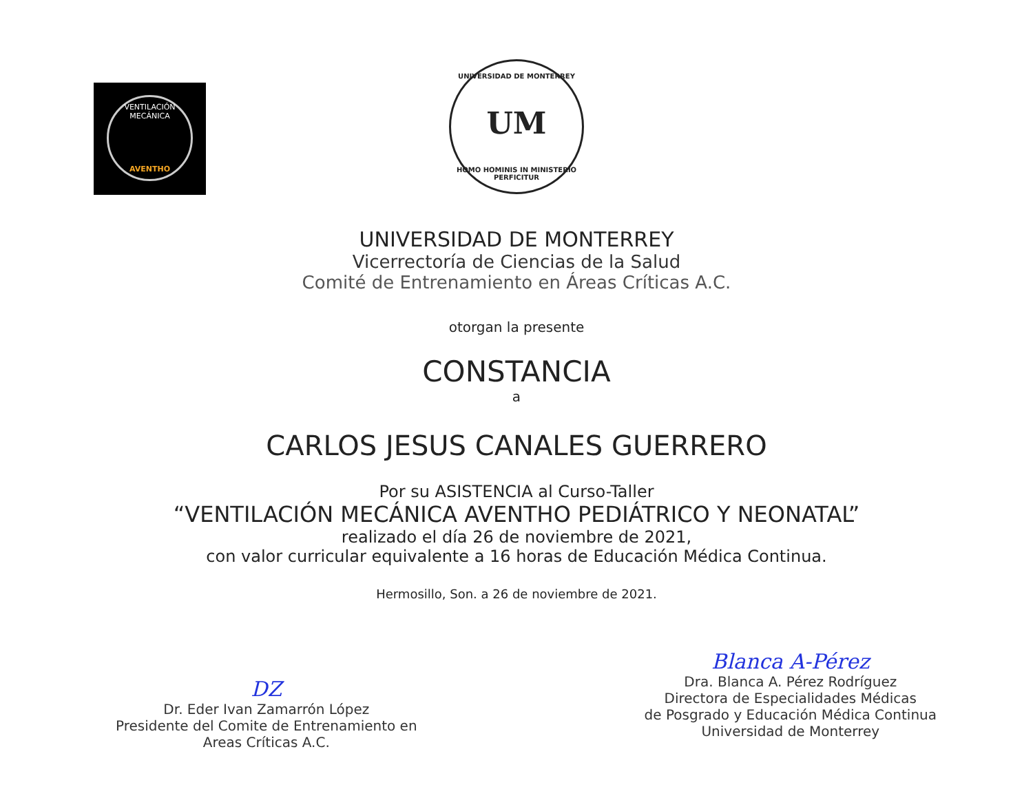VENTILACIÓN MECÁNICA
AVENTHO
UNIVERSIDAD DE MONTERREY
UM
HOMO HOMINIS IN MINISTERIO PERFICITUR
UNIVERSIDAD DE MONTERREY
Vicerrectoría de Ciencias de la Salud
Comité de Entrenamiento en Áreas Críticas A.C.
otorgan la presente
CONSTANCIA
a
CARLOS JESUS CANALES GUERRERO
Por su ASISTENCIA al Curso-Taller
“VENTILACIÓN MECÁNICA AVENTHO PEDIÁTRICO Y NEONATAL”
realizado el día 26 de noviembre de 2021,
con valor curricular equivalente a 16 horas de Educación Médica Continua.
Hermosillo, Son. a 26 de noviembre de 2021.
Ǳ
Dr. Eder Ivan Zamarrón López
Presidente del Comite de Entrenamiento en
Areas Críticas A.C.
Blanca A-Pérez
Dra. Blanca A. Pérez Rodríguez
Directora de Especialidades Médicas
de Posgrado y Educación Médica Continua
Universidad de Monterrey